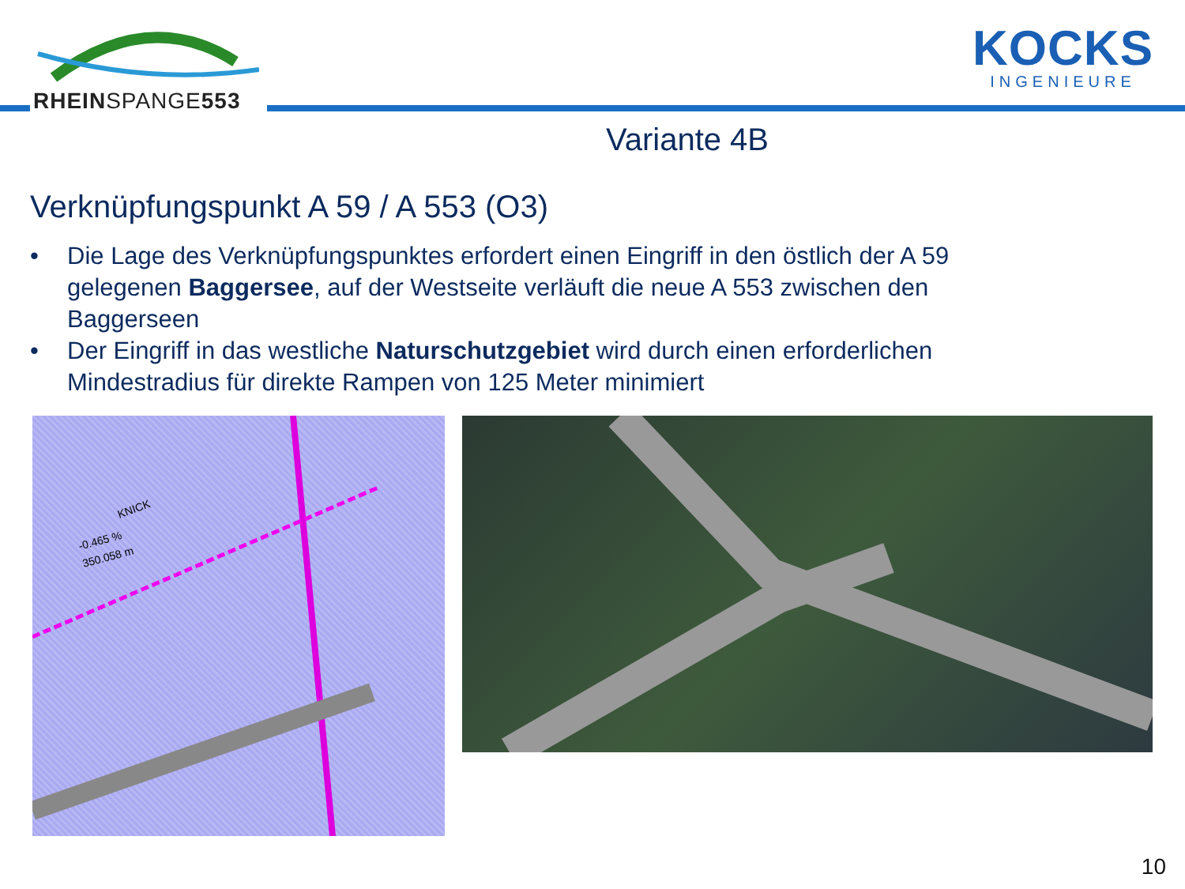RHEINSPANGE553
KOCKS
INGENIEURE
Variante 4B
Verknüpfungspunkt A 59 / A 553 (O3)
• Die Lage des Verknüpfungspunktes erfordert einen Eingriff in den östlich der A 59 gelegenen Baggersee, auf der Westseite verläuft die neue A 553 zwischen den Baggerseen
• Der Eingriff in das westliche Naturschutzgebiet wird durch einen erforderlichen Mindestradius für direkte Rampen von 125 Meter minimiert
KNICK
-0.465 %
350.058 m
10